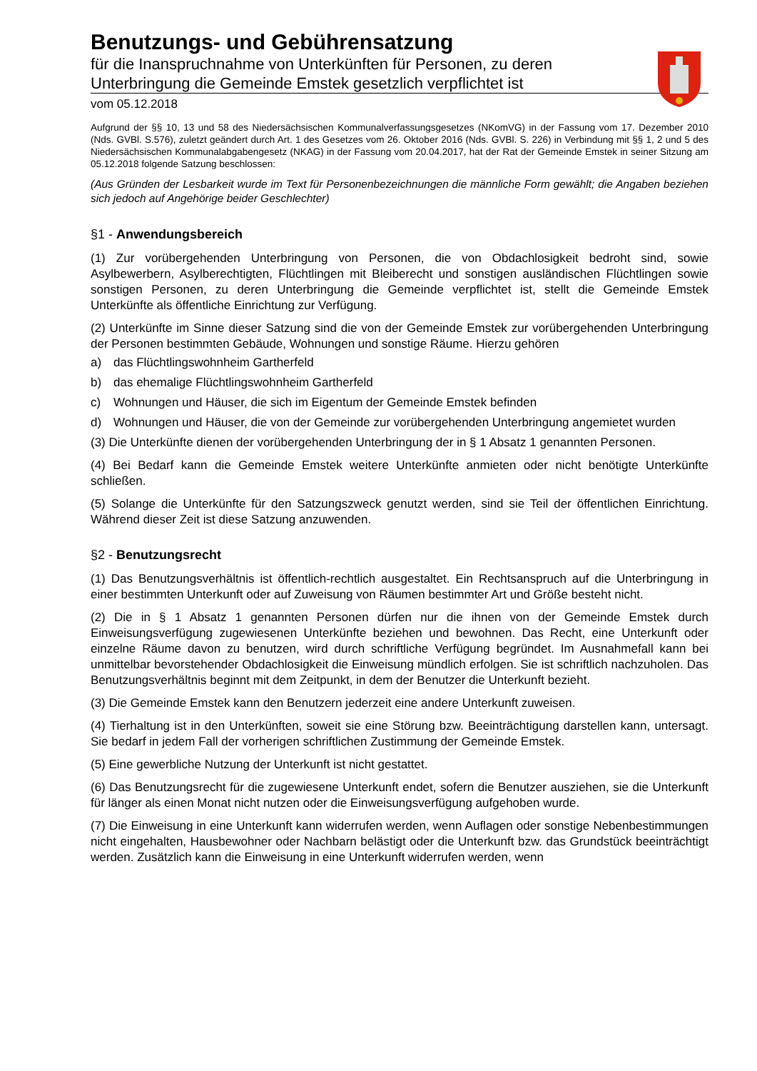Benutzungs- und Gebührensatzung
für die Inanspruchnahme von Unterkünften für Personen, zu deren Unterbringung die Gemeinde Emstek gesetzlich verpflichtet ist
vom 05.12.2018
Aufgrund der §§ 10, 13 und 58 des Niedersächsischen Kommunalverfassungsgesetzes (NKomVG) in der Fassung vom 17. Dezember 2010 (Nds. GVBl. S.576), zuletzt geändert durch Art. 1 des Gesetzes vom 26. Oktober 2016 (Nds. GVBl. S. 226) in Verbindung mit §§ 1, 2 und 5 des Niedersächsischen Kommunalabgabengesetz (NKAG) in der Fassung vom 20.04.2017, hat der Rat der Gemeinde Emstek in seiner Sitzung am 05.12.2018 folgende Satzung beschlossen:
(Aus Gründen der Lesbarkeit wurde im Text für Personenbezeichnungen die männliche Form gewählt; die Angaben beziehen sich jedoch auf Angehörige beider Geschlechter)
§1 - Anwendungsbereich
(1) Zur vorübergehenden Unterbringung von Personen, die von Obdachlosigkeit bedroht sind, sowie Asylbewerbern, Asylberechtigten, Flüchtlingen mit Bleiberecht und sonstigen ausländischen Flüchtlingen sowie sonstigen Personen, zu deren Unterbringung die Gemeinde verpflichtet ist, stellt die Gemeinde Emstek Unterkünfte als öffentliche Einrichtung zur Verfügung.
(2) Unterkünfte im Sinne dieser Satzung sind die von der Gemeinde Emstek zur vorübergehenden Unterbringung der Personen bestimmten Gebäude, Wohnungen und sonstige Räume. Hierzu gehören
a) das Flüchtlingswohnheim Gartherfeld
b) das ehemalige Flüchtlingswohnheim Gartherfeld
c) Wohnungen und Häuser, die sich im Eigentum der Gemeinde Emstek befinden
d) Wohnungen und Häuser, die von der Gemeinde zur vorübergehenden Unterbringung angemietet wurden
(3) Die Unterkünfte dienen der vorübergehenden Unterbringung der in § 1 Absatz 1 genannten Personen.
(4) Bei Bedarf kann die Gemeinde Emstek weitere Unterkünfte anmieten oder nicht benötigte Unterkünfte schließen.
(5) Solange die Unterkünfte für den Satzungszweck genutzt werden, sind sie Teil der öffentlichen Einrichtung. Während dieser Zeit ist diese Satzung anzuwenden.
§2 - Benutzungsrecht
(1) Das Benutzungsverhältnis ist öffentlich-rechtlich ausgestaltet. Ein Rechtsanspruch auf die Unterbringung in einer bestimmten Unterkunft oder auf Zuweisung von Räumen bestimmter Art und Größe besteht nicht.
(2) Die in § 1 Absatz 1 genannten Personen dürfen nur die ihnen von der Gemeinde Emstek durch Einweisungsverfügung zugewiesenen Unterkünfte beziehen und bewohnen. Das Recht, eine Unterkunft oder einzelne Räume davon zu benutzen, wird durch schriftliche Verfügung begründet. Im Ausnahmefall kann bei unmittelbar bevorstehender Obdachlosigkeit die Einweisung mündlich erfolgen. Sie ist schriftlich nachzuholen. Das Benutzungsverhältnis beginnt mit dem Zeitpunkt, in dem der Benutzer die Unterkunft bezieht.
(3) Die Gemeinde Emstek kann den Benutzern jederzeit eine andere Unterkunft zuweisen.
(4) Tierhaltung ist in den Unterkünften, soweit sie eine Störung bzw. Beeinträchtigung darstellen kann, untersagt. Sie bedarf in jedem Fall der vorherigen schriftlichen Zustimmung der Gemeinde Emstek.
(5) Eine gewerbliche Nutzung der Unterkunft ist nicht gestattet.
(6) Das Benutzungsrecht für die zugewiesene Unterkunft endet, sofern die Benutzer ausziehen, sie die Unterkunft für länger als einen Monat nicht nutzen oder die Einweisungsverfügung aufgehoben wurde.
(7) Die Einweisung in eine Unterkunft kann widerrufen werden, wenn Auflagen oder sonstige Nebenbestimmungen nicht eingehalten, Hausbewohner oder Nachbarn belästigt oder die Unterkunft bzw. das Grundstück beeinträchtigt werden. Zusätzlich kann die Einweisung in eine Unterkunft widerrufen werden, wenn